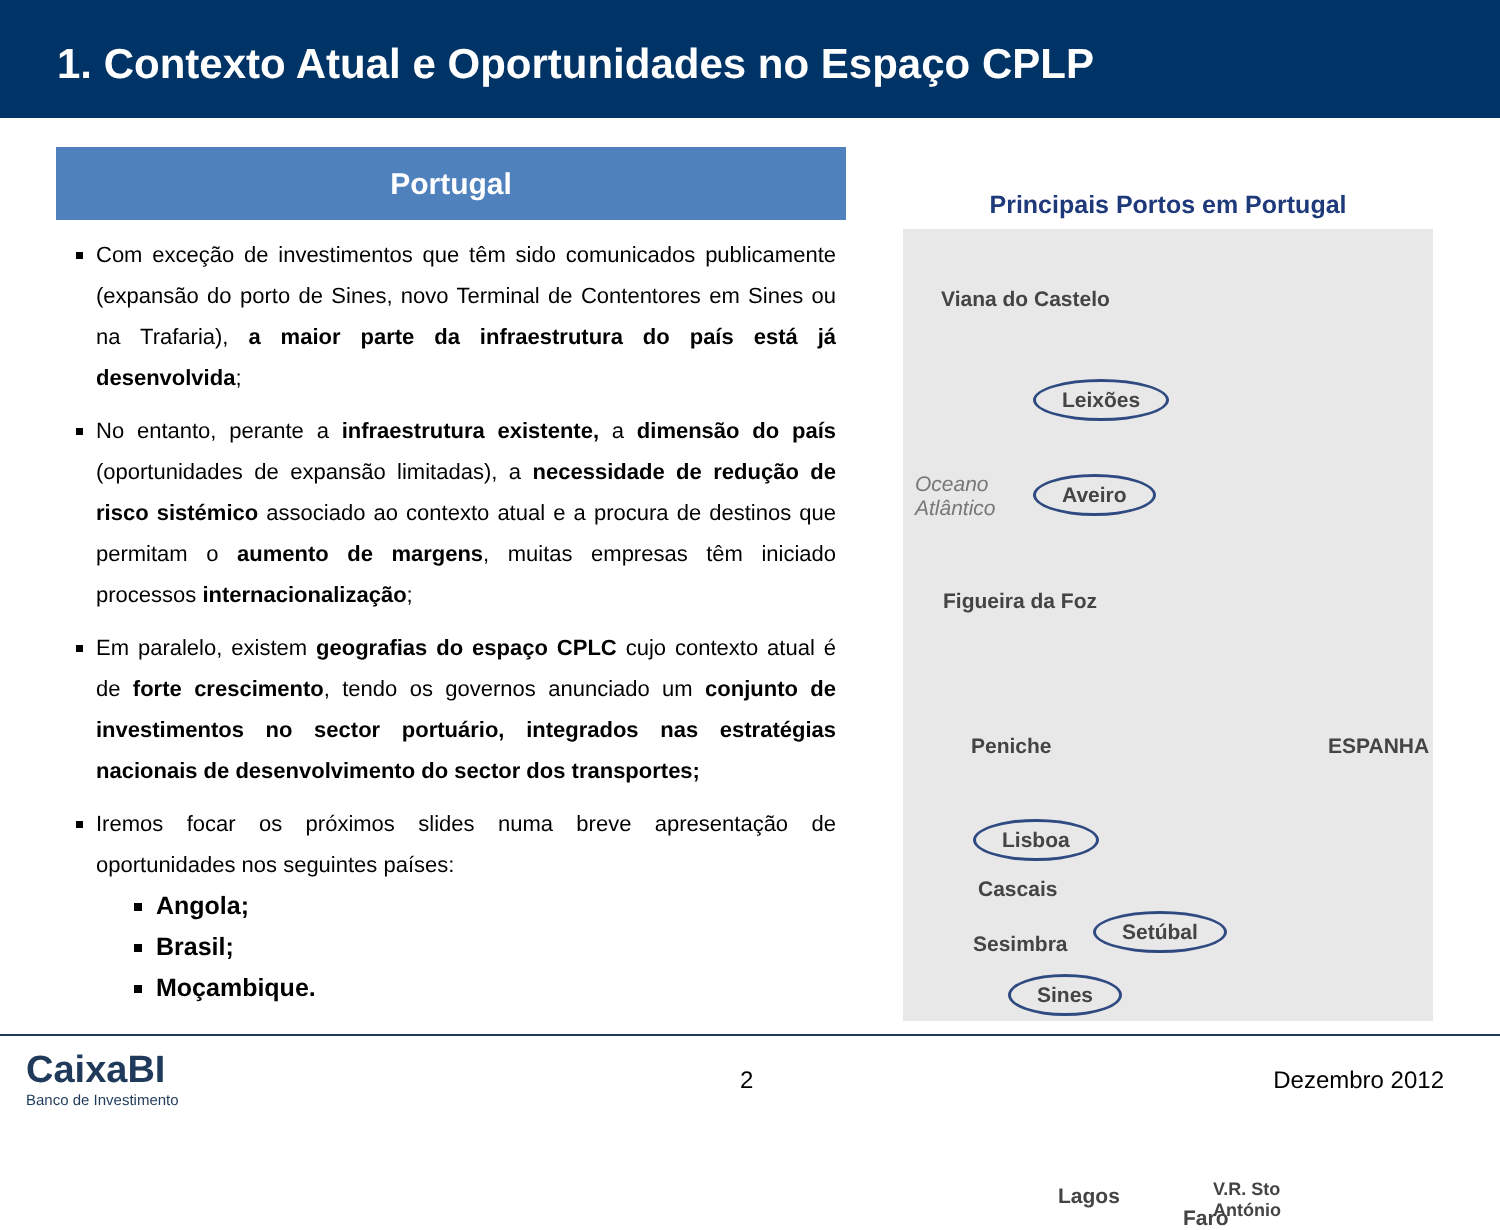1. Contexto Atual e Oportunidades no Espaço CPLP
Portugal
Com exceção de investimentos que têm sido comunicados publicamente (expansão do porto de Sines, novo Terminal de Contentores em Sines ou na Trafaria), a maior parte da infraestrutura do país está já desenvolvida;
No entanto, perante a infraestrutura existente, a dimensão do país (oportunidades de expansão limitadas), a necessidade de redução de risco sistémico associado ao contexto atual e a procura de destinos que permitam o aumento de margens, muitas empresas têm iniciado processos internacionalização;
Em paralelo, existem geografias do espaço CPLC cujo contexto atual é de forte crescimento, tendo os governos anunciado um conjunto de investimentos no sector portuário, integrados nas estratégias nacionais de desenvolvimento do sector dos transportes;
Iremos focar os próximos slides numa breve apresentação de oportunidades nos seguintes países:
Angola;
Brasil;
Moçambique.
Principais Portos em Portugal
Viana do Castelo
Leixões
Oceano
Atlântico
Aveiro
Figueira da Foz
Peniche ESPANHA
Lisboa
Cascais
Sesimbra
Setúbal
Sines
Lagos V.R. Sto
António Faro
CaixaBI
Banco de Investimento
2 Dezembro 2012